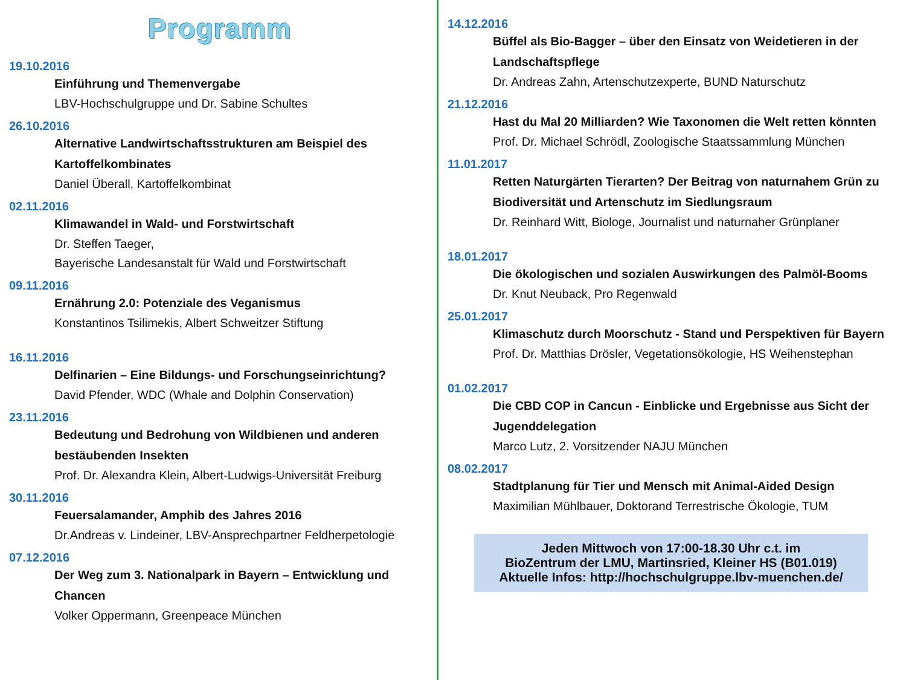Programm
19.10.2016
Einführung und Themenvergabe
LBV-Hochschulgruppe und Dr. Sabine Schultes
26.10.2016
Alternative Landwirtschaftsstrukturen am Beispiel des Kartoffelkombinates
Daniel Überall, Kartoffelkombinat
02.11.2016
Klimawandel in Wald- und Forstwirtschaft
Dr. Steffen Taeger,
Bayerische Landesanstalt für Wald und Forstwirtschaft
09.11.2016
Ernährung 2.0: Potenziale des Veganismus
Konstantinos Tsilimekis, Albert Schweitzer Stiftung
16.11.2016
Delfinarien – Eine Bildungs- und Forschungseinrichtung?
David Pfender, WDC (Whale and Dolphin Conservation)
23.11.2016
Bedeutung und Bedrohung von Wildbienen und anderen bestäubenden Insekten
Prof. Dr. Alexandra Klein, Albert-Ludwigs-Universität Freiburg
30.11.2016
Feuersalamander, Amphib des Jahres 2016
Dr.Andreas v. Lindeiner, LBV-Ansprechpartner Feldherpetologie
07.12.2016
Der Weg zum 3. Nationalpark in Bayern – Entwicklung und Chancen
Volker Oppermann, Greenpeace München
14.12.2016
Büffel als Bio-Bagger – über den Einsatz von Weidetieren in der Landschaftspflege
Dr. Andreas Zahn, Artenschutzexperte, BUND Naturschutz
21.12.2016
Hast du Mal 20 Milliarden? Wie Taxonomen die Welt retten könnten
Prof. Dr. Michael Schrödl, Zoologische Staatssammlung München
11.01.2017
Retten Naturgärten Tierarten? Der Beitrag von naturnahem Grün zu Biodiversität und Artenschutz im Siedlungsraum
Dr. Reinhard Witt, Biologe, Journalist und naturnaher Grünplaner
18.01.2017
Die ökologischen und sozialen Auswirkungen des Palmöl-Booms
Dr. Knut Neuback, Pro Regenwald
25.01.2017
Klimaschutz durch Moorschutz - Stand und Perspektiven für Bayern
Prof. Dr. Matthias Drösler, Vegetationsökologie, HS Weihenstephan
01.02.2017
Die CBD COP in Cancun - Einblicke und Ergebnisse aus Sicht der Jugenddelegation
Marco Lutz, 2. Vorsitzender NAJU München
08.02.2017
Stadtplanung für Tier und Mensch mit Animal-Aided Design
Maximilian Mühlbauer, Doktorand Terrestrische Ökologie, TUM
Jeden Mittwoch von 17:00-18.30 Uhr c.t. im
BioZentrum der LMU, Martinsried, Kleiner HS (B01.019)
Aktuelle Infos: http://hochschulgruppe.lbv-muenchen.de/